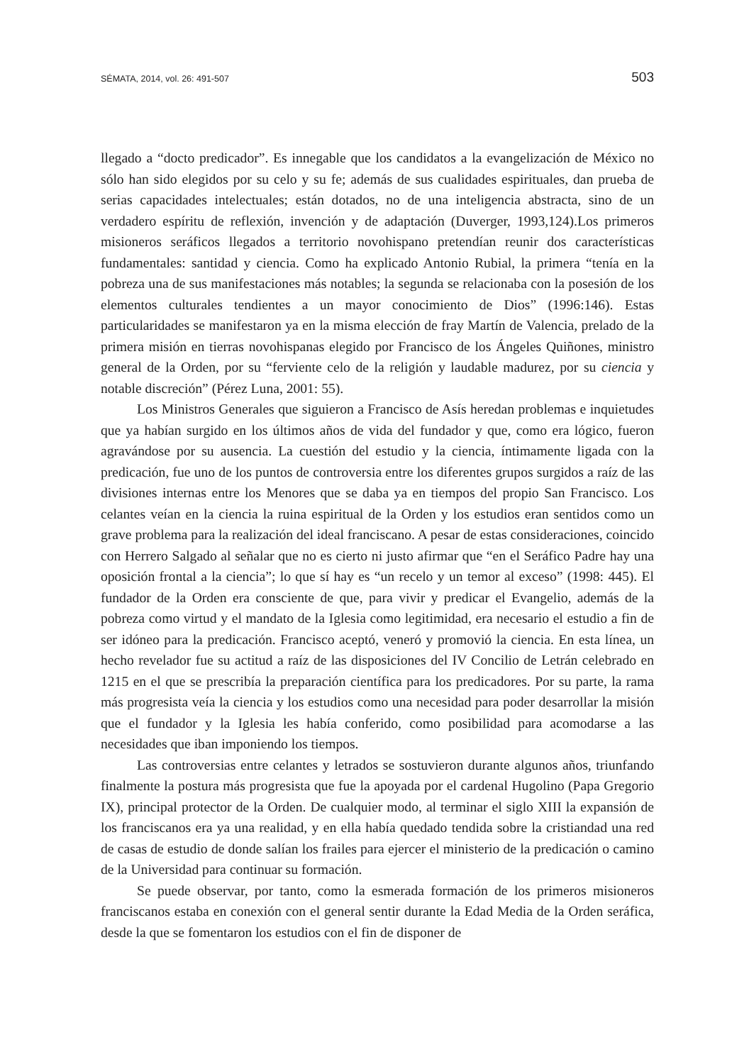SÉMATA, 2014, vol. 26: 491-507 503
llegado a “docto predicador”. Es innegable que los candidatos a la evangelización de México no sólo han sido elegidos por su celo y su fe; además de sus cualidades espirituales, dan prueba de serias capacidades intelectuales; están dotados, no de una inteligencia abstracta, sino de un verdadero espíritu de reflexión, invención y de adaptación (Duverger, 1993,124).Los primeros misioneros seráficos llegados a territorio novohispano pretendían reunir dos características fundamentales: santidad y ciencia. Como ha explicado Antonio Rubial, la primera “tenía en la pobreza una de sus manifestaciones más notables; la segunda se relacionaba con la posesión de los elementos culturales tendientes a un mayor conocimiento de Dios” (1996:146). Estas particularidades se manifestaron ya en la misma elección de fray Martín de Valencia, prelado de la primera misión en tierras novohispanas elegido por Francisco de los Ángeles Quiñones, ministro general de la Orden, por su “ferviente celo de la religión y laudable madurez, por su ciencia y notable discreción” (Pérez Luna, 2001: 55).
Los Ministros Generales que siguieron a Francisco de Asís heredan problemas e inquietudes que ya habían surgido en los últimos años de vida del fundador y que, como era lógico, fueron agravándose por su ausencia. La cuestión del estudio y la ciencia, íntimamente ligada con la predicación, fue uno de los puntos de controversia entre los diferentes grupos surgidos a raíz de las divisiones internas entre los Menores que se daba ya en tiempos del propio San Francisco. Los celantes veían en la ciencia la ruina espiritual de la Orden y los estudios eran sentidos como un grave problema para la realización del ideal franciscano. A pesar de estas consideraciones, coincido con Herrero Salgado al señalar que no es cierto ni justo afirmar que “en el Seráfico Padre hay una oposición frontal a la ciencia”; lo que sí hay es “un recelo y un temor al exceso” (1998: 445). El fundador de la Orden era consciente de que, para vivir y predicar el Evangelio, además de la pobreza como virtud y el mandato de la Iglesia como legitimidad, era necesario el estudio a fin de ser idóneo para la predicación. Francisco aceptó, veneró y promovió la ciencia. En esta línea, un hecho revelador fue su actitud a raíz de las disposiciones del IV Concilio de Letrán celebrado en 1215 en el que se prescribía la preparación científica para los predicadores. Por su parte, la rama más progresista veía la ciencia y los estudios como una necesidad para poder desarrollar la misión que el fundador y la Iglesia les había conferido, como posibilidad para acomodarse a las necesidades que iban imponiendo los tiempos.
Las controversias entre celantes y letrados se sostuvieron durante algunos años, triunfando finalmente la postura más progresista que fue la apoyada por el cardenal Hugolino (Papa Gregorio IX), principal protector de la Orden. De cualquier modo, al terminar el siglo XIII la expansión de los franciscanos era ya una realidad, y en ella había quedado tendida sobre la cristiandad una red de casas de estudio de donde salían los frailes para ejercer el ministerio de la predicación o camino de la Universidad para continuar su formación.
Se puede observar, por tanto, como la esmerada formación de los primeros misioneros franciscanos estaba en conexión con el general sentir durante la Edad Media de la Orden seráfica, desde la que se fomentaron los estudios con el fin de disponer de